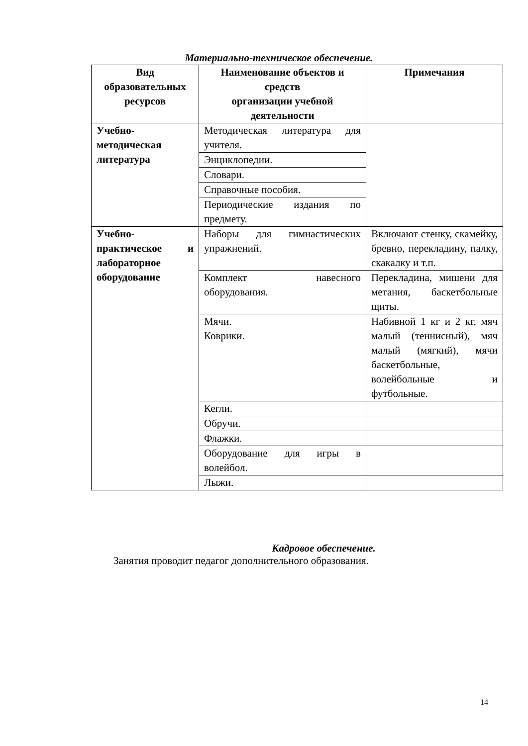Материально-техническое обеспечение.
| Вид образовательных ресурсов | Наименование объектов и средств организации учебной деятельности | Примечания |
| --- | --- | --- |
| Учебно-методическая литература | Методическая литература для учителя. | |
| | Энциклопедии. | |
| | Словари. | |
| | Справочные пособия. | |
| | Периодические издания по предмету. | |
| Учебно-практическое и лабораторное оборудование | Наборы для гимнастических упражнений. | Включают стенку, скамейку, бревно, перекладину, палку, скакалку и т.п. |
| | Комплект навесного оборудования. | Перекладина, мишени для метания, баскетбольные щиты. |
| | Мячи. Коврики. | Набивной 1 кг и 2 кг, мяч малый (теннисный), мяч малый (мягкий), мячи баскетбольные, волейбольные и футбольные. |
| | Кегли. | |
| | Обручи. | |
| | Флажки. | |
| | Оборудование для игры в волейбол. | |
| | Лыжи. | |
Кадровое обеспечение.
Занятия проводит педагог дополнительного образования.
14